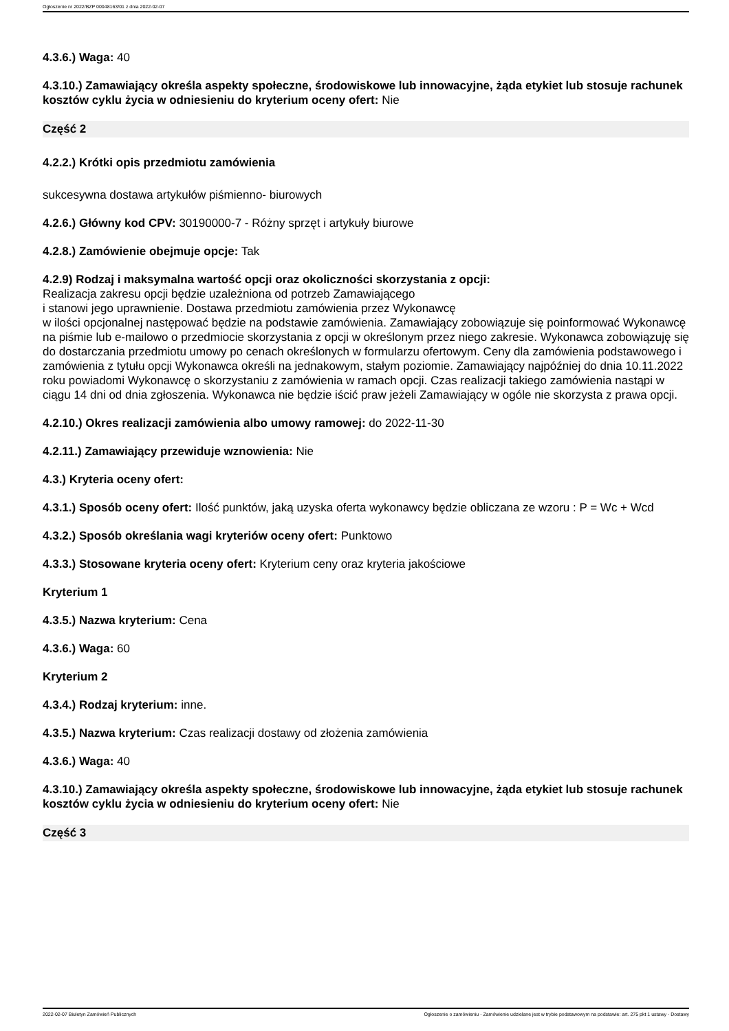Ogłoszenie nr 2022/BZP 00048163/01 z dnia 2022-02-07
4.3.6.) Waga: 40
4.3.10.) Zamawiający określa aspekty społeczne, środowiskowe lub innowacyjne, żąda etykiet lub stosuje rachunek kosztów cyklu życia w odniesieniu do kryterium oceny ofert: Nie
Część 2
4.2.2.) Krótki opis przedmiotu zamówienia
sukcesywna dostawa artykułów piśmienno- biurowych
4.2.6.) Główny kod CPV: 30190000-7 - Różny sprzęt i artykuły biurowe
4.2.8.) Zamówienie obejmuje opcje: Tak
4.2.9) Rodzaj i maksymalna wartość opcji oraz okoliczności skorzystania z opcji:
Realizacja zakresu opcji będzie uzależniona od potrzeb Zamawiającego
i stanowi jego uprawnienie. Dostawa przedmiotu zamówienia przez Wykonawcę
w ilości opcjonalnej następować będzie na podstawie zamówienia. Zamawiający zobowiązuje się poinformować Wykonawcę na piśmie lub e-mailowo o przedmiocie skorzystania z opcji w określonym przez niego zakresie. Wykonawca zobowiązuję się do dostarczania przedmiotu umowy po cenach określonych w formularzu ofertowym. Ceny dla zamówienia podstawowego i zamówienia z tytułu opcji Wykonawca określi na jednakowym, stałym poziomie. Zamawiający najpóźniej do dnia 10.11.2022 roku powiadomi Wykonawcę o skorzystaniu z zamówienia w ramach opcji. Czas realizacji takiego zamówienia nastąpi w ciągu 14 dni od dnia zgłoszenia. Wykonawca nie będzie iścić praw jeżeli Zamawiający w ogóle nie skorzysta z prawa opcji.
4.2.10.) Okres realizacji zamówienia albo umowy ramowej: do 2022-11-30
4.2.11.) Zamawiający przewiduje wznowienia: Nie
4.3.) Kryteria oceny ofert:
4.3.1.) Sposób oceny ofert: Ilość punktów, jaką uzyska oferta wykonawcy będzie obliczana ze wzoru : P = Wc + Wcd
4.3.2.) Sposób określania wagi kryteriów oceny ofert: Punktowo
4.3.3.) Stosowane kryteria oceny ofert: Kryterium ceny oraz kryteria jakościowe
Kryterium 1
4.3.5.) Nazwa kryterium: Cena
4.3.6.) Waga: 60
Kryterium 2
4.3.4.) Rodzaj kryterium: inne.
4.3.5.) Nazwa kryterium: Czas realizacji dostawy od złożenia zamówienia
4.3.6.) Waga: 40
4.3.10.) Zamawiający określa aspekty społeczne, środowiskowe lub innowacyjne, żąda etykiet lub stosuje rachunek kosztów cyklu życia w odniesieniu do kryterium oceny ofert: Nie
Część 3
2022-02-07 Biuletyn Zamówień Publicznych Ogłoszenie o zamówieniu - Zamówienie udzielane jest w trybie podstawowym na podstawie: art. 275 pkt 1 ustawy - Dostawy